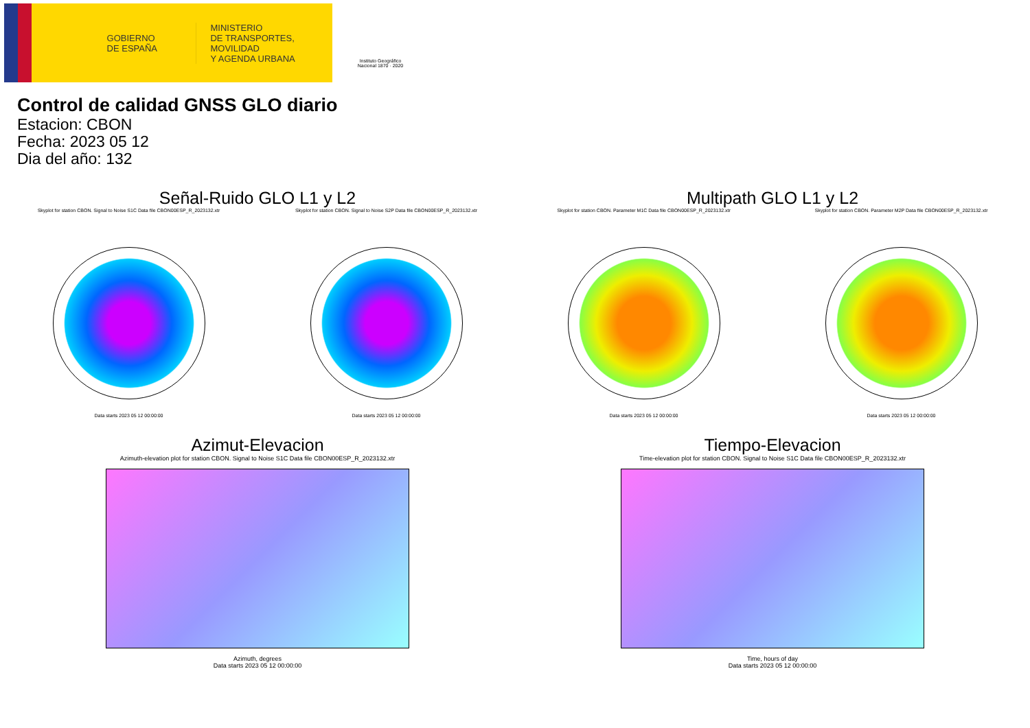GOBIERNO
DE ESPAÑA
MINISTERIO
DE TRANSPORTES, MOVILIDAD
Y AGENDA URBANA
Instituto Geográfico
Nacional 1870 · 2020
Control de calidad GNSS GLO diario
Estacion: CBON
Fecha: 2023 05 12
Dia del año: 132
Señal-Ruido GLO L1 y L2
Skyplot for station CBON. Signal to Noise S1C Data file CBON00ESP_R_2023132.xtr
Data starts 2023 05 12 00:00:00
Skyplot for station CBON. Signal to Noise S2P Data file CBON00ESP_R_2023132.xtr
Data starts 2023 05 12 00:00:00
Multipath GLO L1 y L2
Skyplot for station CBON. Parameter M1C Data file CBON00ESP_R_2023132.xtr
Data starts 2023 05 12 00:00:00
Skyplot for station CBON. Parameter M2P Data file CBON00ESP_R_2023132.xtr
Data starts 2023 05 12 00:00:00
Azimut-Elevacion
Azimuth-elevation plot for station CBON. Signal to Noise S1C Data file CBON00ESP_R_2023132.xtr
Azimuth, degrees
Data starts 2023 05 12 00:00:00
Tiempo-Elevacion
Time-elevation plot for station CBON. Signal to Noise S1C Data file CBON00ESP_R_2023132.xtr
Time, hours of day
Data starts 2023 05 12 00:00:00